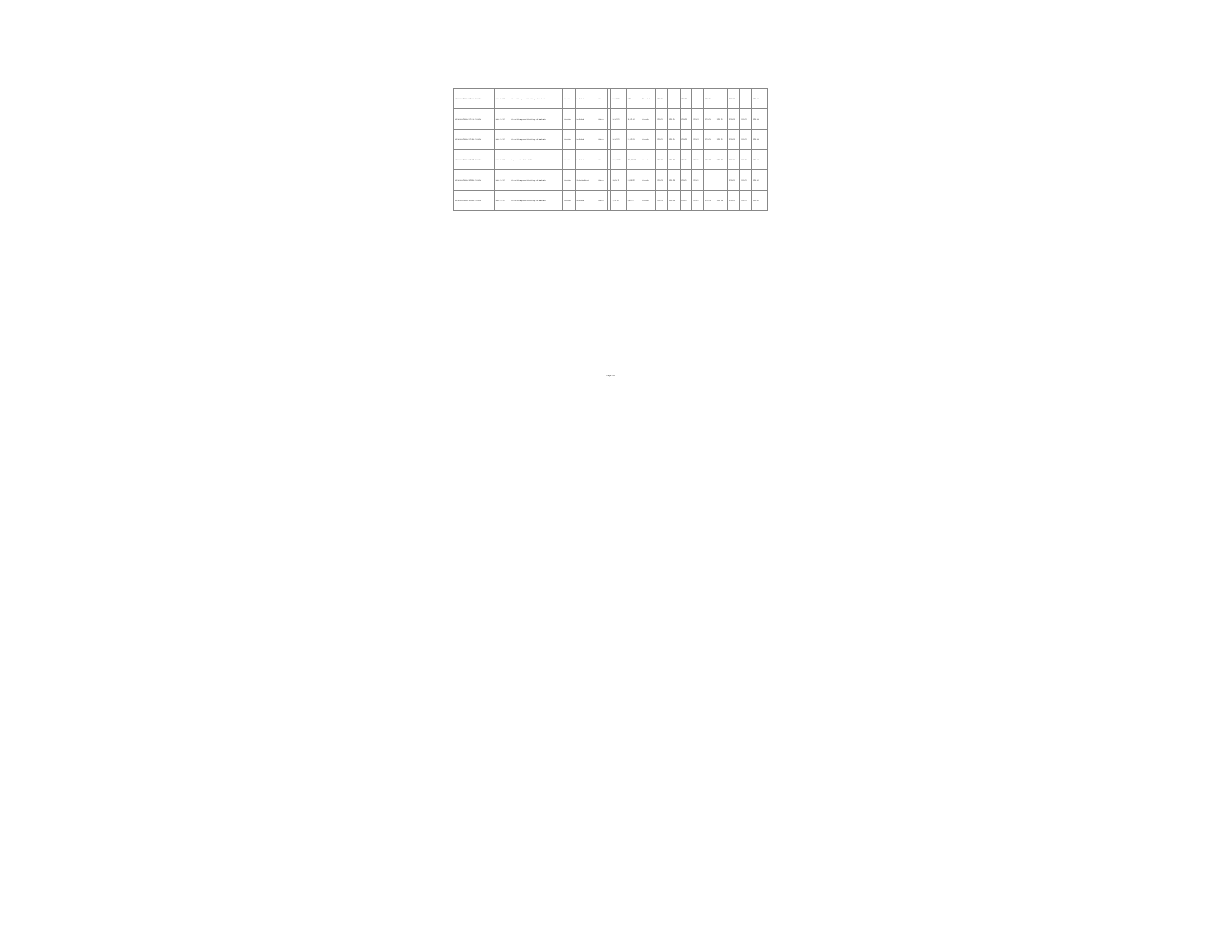| BO-MINPRODUB-270774-CS-INDV | BIRF / 6750 | Project Management, Monitoring and Evaluation | Revisión | Individual | Abierto | | 17,870.00 | 0.00 | Cancelado | 2021-05 | | 2021-06 | | 2021-07 | | 2021-08 | | 2021-11 | |
| BO-MINPRODUB-270771-CS-INDV | BIRF / 6750 | Project Management, Monitoring and Evaluation | Revisión | Individual | Abierto | | 17,870.00 | 28,700.78 | Firmado | 2021-05 | 2021-05 | 2021-06 | 2021-06 | 2021-07 | 2021-07 | 2021-08 | 2021-08 | 2021-11 | |
| BO-MINPRODUB-270781-CS-INDV | BIRF / 6750 | Project Management, Monitoring and Evaluation | Revisión | Individual | Abierto | | 17,870.00 | 37,708.23 | Firmado | 2021-05 | 2021-05 | 2021-06 | 2021-06 | 2021-07 | 2021-07 | 2021-08 | 2021-08 | 2021-11 | |
| BO-MINPRODUB-270790-CS-INDV | BIRF / 6750 | Implementation of Rural Alliances | Revisión | Individual | Abierto | | 117,440.00 | 102,638.00 | Firmado | 2021-06 | 2021-06 | 2021-07 | 2021-07 | 2021-08 | 2021-08 | 2021-09 | 2021-09 | 2021-12 | |
| BO-MINPRODUB-280861-CS-INDV | BIRF / 6750 | Project Management, Monitoring and Evaluation | Revisión | Selección Directa | Abierto | | 11,887.00 | 57,880.00 | Firmado | 2021-06 | 2021-06 | 2021-07 | 2021-07 | | | 2021-09 | 2021-09 | 2021-12 | |
| BO-MINPRODUB-300661-CS-INDV | BIRF / 6750 | Project Management, Monitoring and Evaluation | Revisión | Individual | Abierto | | 7,387.00 | 9,405.15 | Firmado | 2022-06 | 2022-06 | 2022-07 | 2022-07 | 2022-08 | 2022-08 | 2022-09 | 2022-09 | 2022-12 | |
Page 41